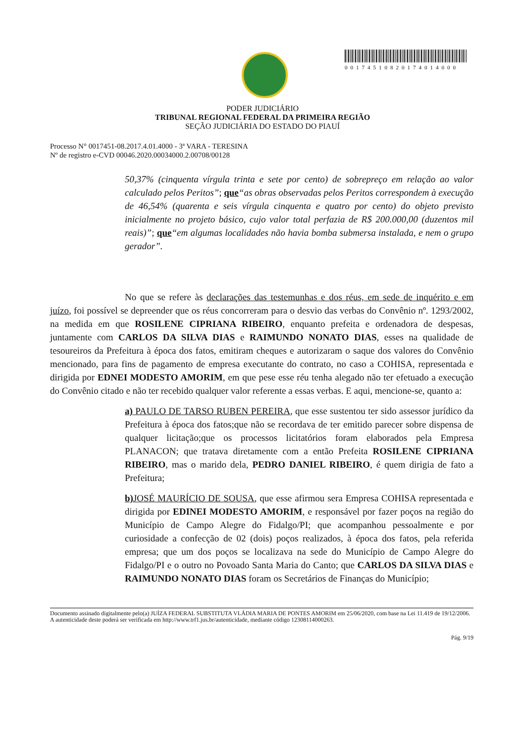00174510820174014000
PODER JUDICIÁRIO
TRIBUNAL REGIONAL FEDERAL DA PRIMEIRA REGIÃO
SEÇÃO JUDICIÁRIA DO ESTADO DO PIAUÍ
Processo N° 0017451-08.2017.4.01.4000 - 3ª VARA - TERESINA
Nº de registro e-CVD 00046.2020.00034000.2.00708/00128
50,37% (cinquenta vírgula trinta e sete por cento) de sobrepreço em relação ao valor calculado pelos Peritos”; que“as obras observadas pelos Peritos correspondem à execução de 46,54% (quarenta e seis vírgula cinquenta e quatro por cento) do objeto previsto inicialmente no projeto básico, cujo valor total perfazia de R$ 200.000,00 (duzentos mil reais)”; que“em algumas localidades não havia bomba submersa instalada, e nem o grupo gerador”.
No que se refere às declarações das testemunhas e dos réus, em sede de inquérito e em juízo, foi possível se depreender que os réus concorreram para o desvio das verbas do Convênio nº. 1293/2002, na medida em que ROSILENE CIPRIANA RIBEIRO, enquanto prefeita e ordenadora de despesas, juntamente com CARLOS DA SILVA DIAS e RAIMUNDO NONATO DIAS, esses na qualidade de tesoureiros da Prefeitura à época dos fatos, emitiram cheques e autorizaram o saque dos valores do Convênio mencionado, para fins de pagamento de empresa executante do contrato, no caso a COHISA, representada e dirigida por EDNEI MODESTO AMORIM, em que pese esse réu tenha alegado não ter efetuado a execução do Convênio citado e não ter recebido qualquer valor referente a essas verbas. E aqui, mencione-se, quanto a:
a) PAULO DE TARSO RUBEN PEREIRA, que esse sustentou ter sido assessor jurídico da Prefeitura à época dos fatos;que não se recordava de ter emitido parecer sobre dispensa de qualquer licitação;que os processos licitatórios foram elaborados pela Empresa PLANACON; que tratava diretamente com a então Prefeita ROSILENE CIPRIANA RIBEIRO, mas o marido dela, PEDRO DANIEL RIBEIRO, é quem dirigia de fato a Prefeitura;
b) JOSÉ MAURÍCIO DE SOUSA, que esse afirmou sera Empresa COHISA representada e dirigida por EDINEI MODESTO AMORIM, e responsável por fazer poços na região do Município de Campo Alegre do Fidalgo/PI; que acompanhou pessoalmente e por curiosidade a confecção de 02 (dois) poços realizados, à época dos fatos, pela referida empresa; que um dos poços se localizava na sede do Município de Campo Alegre do Fidalgo/PI e o outro no Povoado Santa Maria do Canto; que CARLOS DA SILVA DIAS e RAIMUNDO NONATO DIAS foram os Secretários de Finanças do Município;
Documento assinado digitalmente pelo(a) JUÍZA FEDERAL SUBSTITUTA VLÁDIA MARIA DE PONTES AMORIM em 25/06/2020, com base na Lei 11.419 de 19/12/2006.
A autenticidade deste poderá ser verificada em http://www.trf1.jus.br/autenticidade, mediante código 12308114000263.
Pág. 9/19